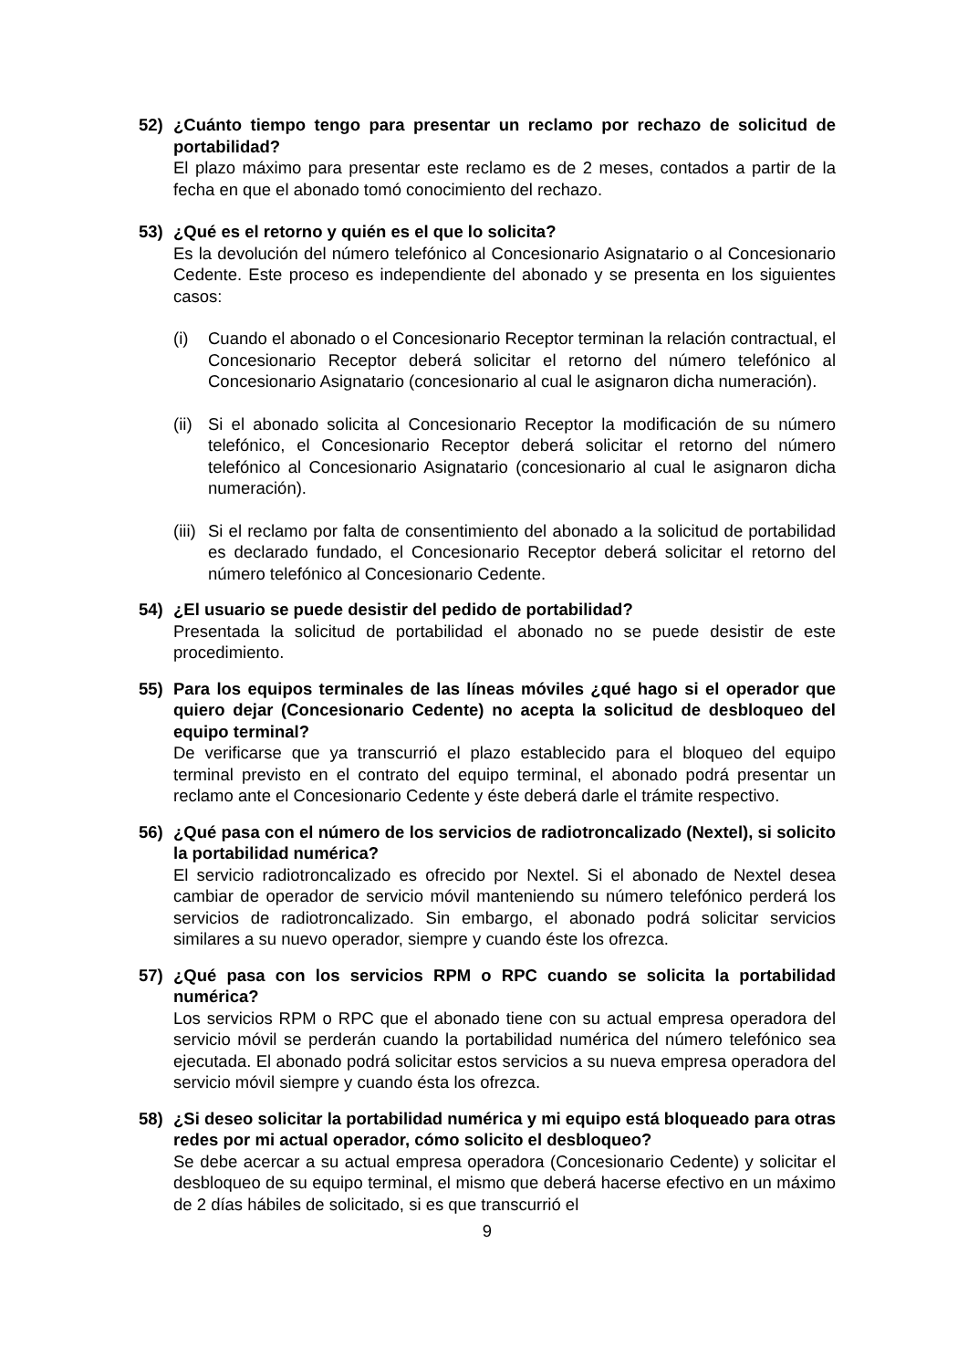52) ¿Cuánto tiempo tengo para presentar un reclamo por rechazo de solicitud de portabilidad?
El plazo máximo para presentar este reclamo es de 2 meses, contados a partir de la fecha en que el abonado tomó conocimiento del rechazo.
53) ¿Qué es el retorno y quién es el que lo solicita?
Es la devolución del número telefónico al Concesionario Asignatario o al Concesionario Cedente. Este proceso es independiente del abonado y se presenta en los siguientes casos:
(i) Cuando el abonado o el Concesionario Receptor terminan la relación contractual, el Concesionario Receptor deberá solicitar el retorno del número telefónico al Concesionario Asignatario (concesionario al cual le asignaron dicha numeración).
(ii)
Si el abonado solicita al Concesionario Receptor la modificación de su número telefónico, el Concesionario Receptor deberá solicitar el retorno del número telefónico al Concesionario Asignatario (concesionario al cual le asignaron dicha numeración).
(iii)
Si el reclamo por falta de consentimiento del abonado a la solicitud de portabilidad es declarado fundado, el Concesionario Receptor deberá solicitar el retorno del número telefónico al Concesionario Cedente.
54) ¿El usuario se puede desistir del pedido de portabilidad?
Presentada la solicitud de portabilidad el abonado no se puede desistir de este procedimiento.
55) Para los equipos terminales de las líneas móviles ¿qué hago si el operador que quiero dejar (Concesionario Cedente) no acepta la solicitud de desbloqueo del equipo terminal?
De verificarse que ya transcurrió el plazo establecido para el bloqueo del equipo terminal previsto en el contrato del equipo terminal, el abonado podrá presentar un reclamo ante el Concesionario Cedente y éste deberá darle el trámite respectivo.
56) ¿Qué pasa con el número de los servicios de radiotroncalizado (Nextel), si solicito la portabilidad numérica?
El servicio radiotroncalizado es ofrecido por Nextel. Si el abonado de Nextel desea cambiar de operador de servicio móvil manteniendo su número telefónico perderá los servicios de radiotroncalizado. Sin embargo, el abonado podrá solicitar servicios similares a su nuevo operador, siempre y cuando éste los ofrezca.
57) ¿Qué pasa con los servicios RPM o RPC cuando se solicita la portabilidad numérica?
Los servicios RPM o RPC que el abonado tiene con su actual empresa operadora del servicio móvil se perderán cuando la portabilidad numérica del número telefónico sea ejecutada. El abonado podrá solicitar estos servicios a su nueva empresa operadora del servicio móvil siempre y cuando ésta los ofrezca.
58) ¿Si deseo solicitar la portabilidad numérica y mi equipo está bloqueado para otras redes por mi actual operador, cómo solicito el desbloqueo?
Se debe acercar a su actual empresa operadora (Concesionario Cedente) y solicitar el desbloqueo de su equipo terminal, el mismo que deberá hacerse efectivo en un máximo de 2 días hábiles de solicitado, si es que transcurrió el
9